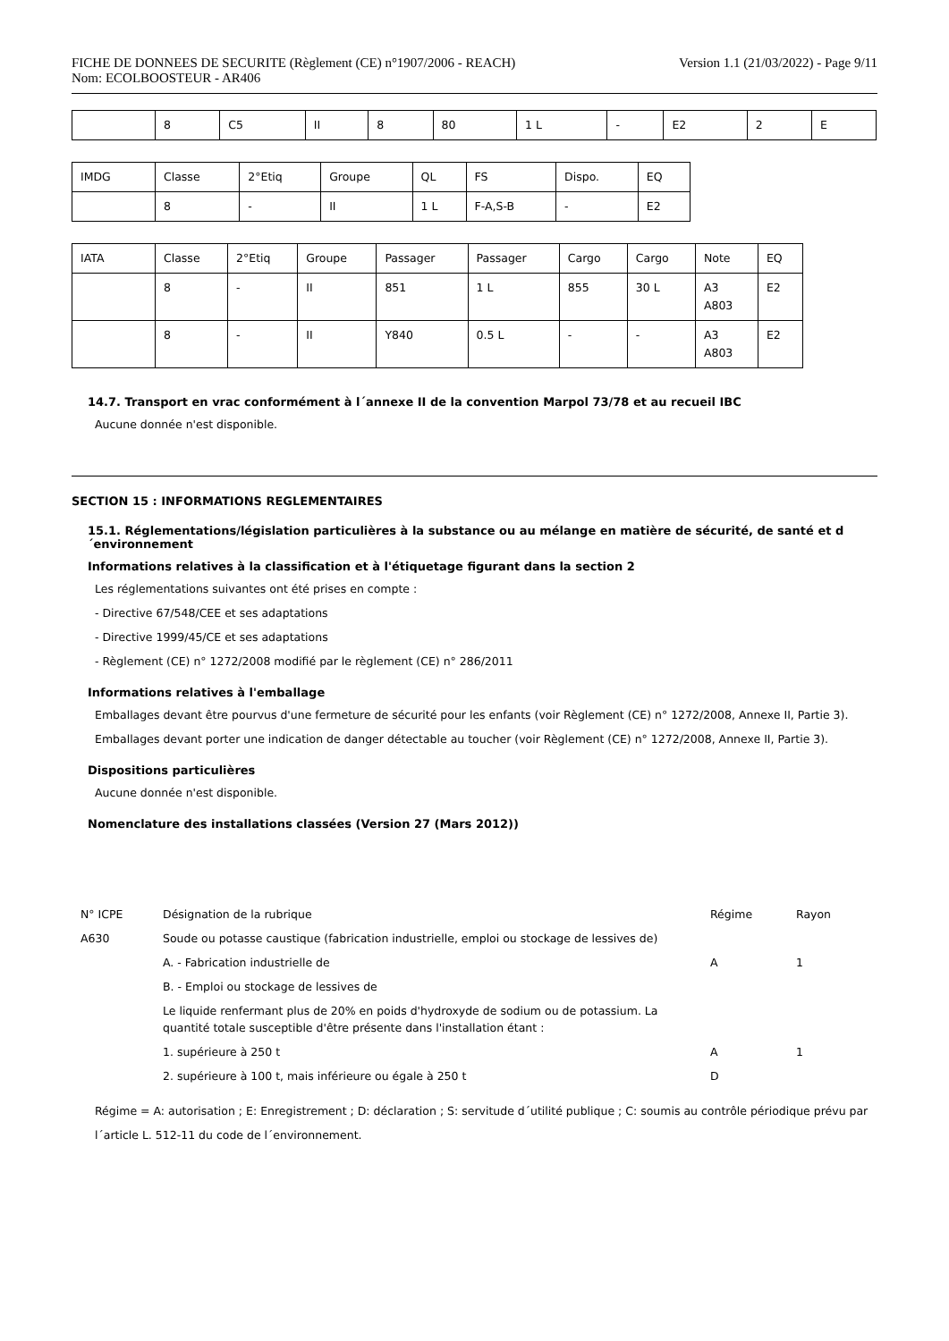FICHE DE DONNEES DE SECURITE (Règlement (CE) n°1907/2006 - REACH)
Nom: ECOLBOOSTEUR - AR406
Version 1.1 (21/03/2022) - Page 9/11
| | 8 | C5 | II | 8 | 80 | 1 L | - | E2 | 2 | E |
| IMDG | Classe | 2°Etiq | Groupe | QL | FS | Dispo. | EQ |
| | 8 | - | II | 1 L | F-A,S-B | - | E2 |
| IATA | Classe | 2°Etiq | Groupe | Passager | Passager | Cargo | Cargo | Note | EQ |
| | 8 | - | II | 851 | 1 L | 855 | 30 L | A3 A803 | E2 |
| | 8 | - | II | Y840 | 0.5 L | - | - | A3 A803 | E2 |
14.7. Transport en vrac conformément à l´annexe II de la convention Marpol 73/78 et au recueil IBC
Aucune donnée n'est disponible.
SECTION 15 : INFORMATIONS REGLEMENTAIRES
15.1. Réglementations/législation particulières à la substance ou au mélange en matière de sécurité, de santé et d´environnement
Informations relatives à la classification et à l'étiquetage figurant dans la section 2
Les réglementations suivantes ont été prises en compte :
- Directive 67/548/CEE et ses adaptations
- Directive 1999/45/CE et ses adaptations
- Règlement (CE) n° 1272/2008 modifié par le règlement (CE) n° 286/2011
Informations relatives à l'emballage
Emballages devant être pourvus d'une fermeture de sécurité pour les enfants (voir Règlement (CE) n° 1272/2008, Annexe II, Partie 3).
Emballages devant porter une indication de danger détectable au toucher (voir Règlement (CE) n° 1272/2008, Annexe II, Partie 3).
Dispositions particulières
Aucune donnée n'est disponible.
Nomenclature des installations classées (Version 27 (Mars 2012))
| N° ICPE | Désignation de la rubrique | Régime | Rayon |
| A630 | Soude ou potasse caustique (fabrication industrielle, emploi ou stockage de lessives de) | | |
| | A. - Fabrication industrielle de | A | 1 |
| | B. - Emploi ou stockage de lessives de | | |
| | Le liquide renfermant plus de 20% en poids d'hydroxyde de sodium ou de potassium. La quantité totale susceptible d'être présente dans l'installation étant : | | |
| | 1. supérieure à 250 t | A | 1 |
| | 2. supérieure à 100 t, mais inférieure ou égale à 250 t | D | |
Régime = A: autorisation ; E: Enregistrement ; D: déclaration ; S: servitude d´utilité publique ; C: soumis au contrôle périodique prévu par
l´article L. 512-11 du code de l´environnement.